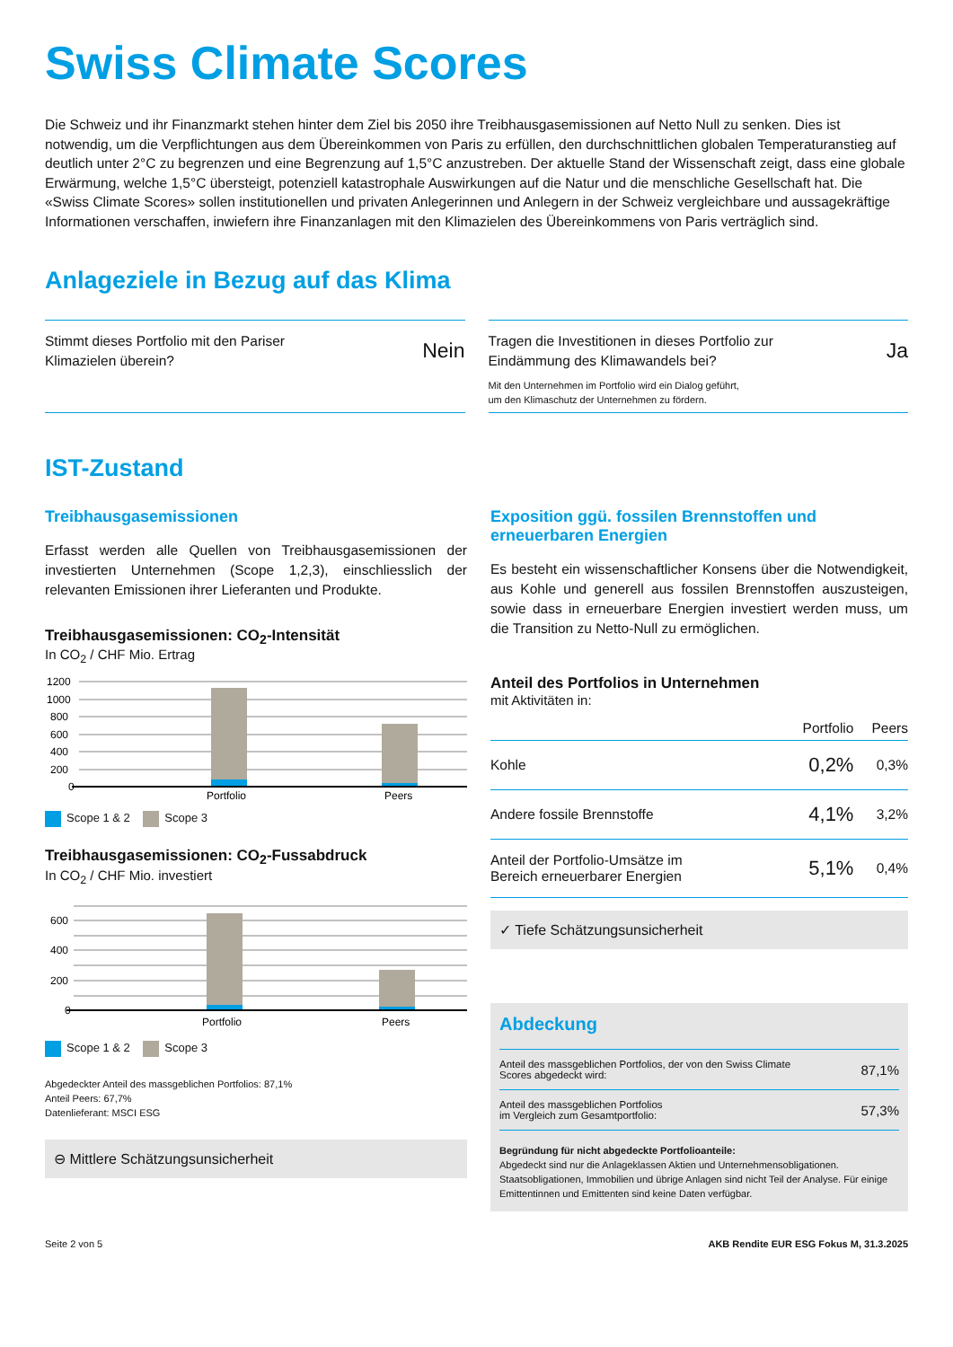Swiss Climate Scores
Die Schweiz und ihr Finanzmarkt stehen hinter dem Ziel bis 2050 ihre Treibhausgasemissionen auf Netto Null zu senken. Dies ist notwendig, um die Verpflichtungen aus dem Übereinkommen von Paris zu erfüllen, den durchschnittlichen globalen Temperaturanstieg auf deutlich unter 2°C zu begrenzen und eine Begrenzung auf 1,5°C anzustreben. Der aktuelle Stand der Wissenschaft zeigt, dass eine globale Erwärmung, welche 1,5°C übersteigt, potenziell katastrophale Auswirkungen auf die Natur und die menschliche Gesellschaft hat. Die «Swiss Climate Scores» sollen institutionellen und privaten Anlegerinnen und Anlegern in der Schweiz vergleichbare und aussagekräftige Informationen verschaffen, inwiefern ihre Finanzanlagen mit den Klimazielen des Übereinkommens von Paris verträglich sind.
Anlageziele in Bezug auf das Klima
Stimmt dieses Portfolio mit den Pariser
Klimazielen überein?
Nein
Tragen die Investitionen in dieses Portfolio zur
Eindämmung des Klimawandels bei?
Mit den Unternehmen im Portfolio wird ein Dialog geführt,
um den Klimaschutz der Unternehmen zu fördern.
Ja
IST-Zustand
Treibhausgasemissionen
Erfasst werden alle Quellen von Treibhausgasemissionen der investierten Unternehmen (Scope 1,2,3), einschliesslich der relevanten Emissionen ihrer Lieferanten und Produkte.
Treibhausgasemissionen: CO<sub>2</sub>-Intensität
In CO<sub>2</sub> / CHF Mio. Ertrag
1200
1000
800
600
400
200
0
Portfolio
Peers
Scope 1 & 2 Scope 3
Treibhausgasemissionen: CO<sub>2</sub>-Fussabdruck
In CO<sub>2</sub> / CHF Mio. investiert
600
400
200
0
Portfolio
Peers
Scope 1 & 2 Scope 3
Abgedeckter Anteil des massgeblichen Portfolios: 87,1%
Anteil Peers: 67,7%
Datenlieferant: MSCI ESG
⊖ Mittlere Schätzungsunsicherheit
Exposition ggü. fossilen Brennstoffen und erneuerbaren Energien
Es besteht ein wissenschaftlicher Konsens über die Not­wendigkeit, aus Kohle und generell aus fossilen Brennstoffen auszusteigen, sowie dass in erneuerbare Energien investiert werden muss, um die Transition zu Netto-Null zu ermöglichen.
Anteil des Portfolios in Unternehmen
mit Aktivitäten in:
| | Portfolio | Peers |
| --- | --- | --- |
| Kohle | 0,2% | 0,3% |
| Andere fossile Brennstoffe | 4,1% | 3,2% |
| Anteil der Portfolio-Umsätze im Bereich erneuerbarer Energien | 5,1% | 0,4% |
✓ Tiefe Schätzungsunsicherheit
Abdeckung
| Anteil des massgeblichen Portfolios, der von den Swiss Climate Scores abgedeckt wird: | 87,1% |
| Anteil des massgeblichen Portfolios im Vergleich zum Gesamtportfolio: | 57,3% |
Begründung für nicht abgedeckte Portfolioanteile:
Abgedeckt sind nur die Anlageklassen Aktien und Unternehmensobligationen. Staatsobligationen, Immobilien und übrige Anlagen sind nicht Teil der Analyse. Für einige Emittentinnen und Emittenten sind keine Daten verfügbar.
Seite 2 von 5 AKB Rendite EUR ESG Fokus M, 31.3.2025